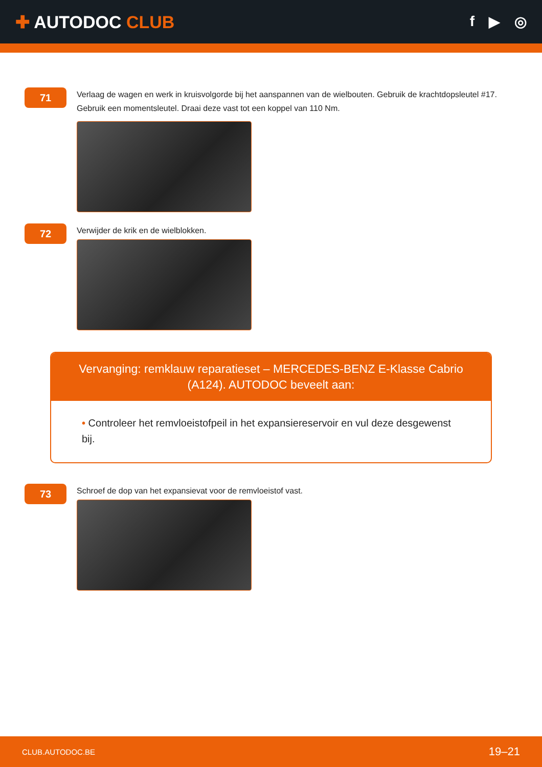✚ AUTODOC CLUB
f ▶ ◎
71
Verlaag de wagen en werk in kruisvolgorde bij het aanspannen van de wielbouten. Gebruik de krachtdopsleutel #17. Gebruik een momentsleutel. Draai deze vast tot een koppel van 110 Nm.
72
Verwijder de krik en de wielblokken.
Vervanging: remklauw reparatieset – MERCEDES-BENZ E-Klasse Cabrio (A124). AUTODOC beveelt aan:
• Controleer het remvloeistofpeil in het expansiereservoir en vul deze desgewenst bij.
73
Schroef de dop van het expansievat voor de remvloeistof vast.
CLUB.AUTODOC.BE 19–21